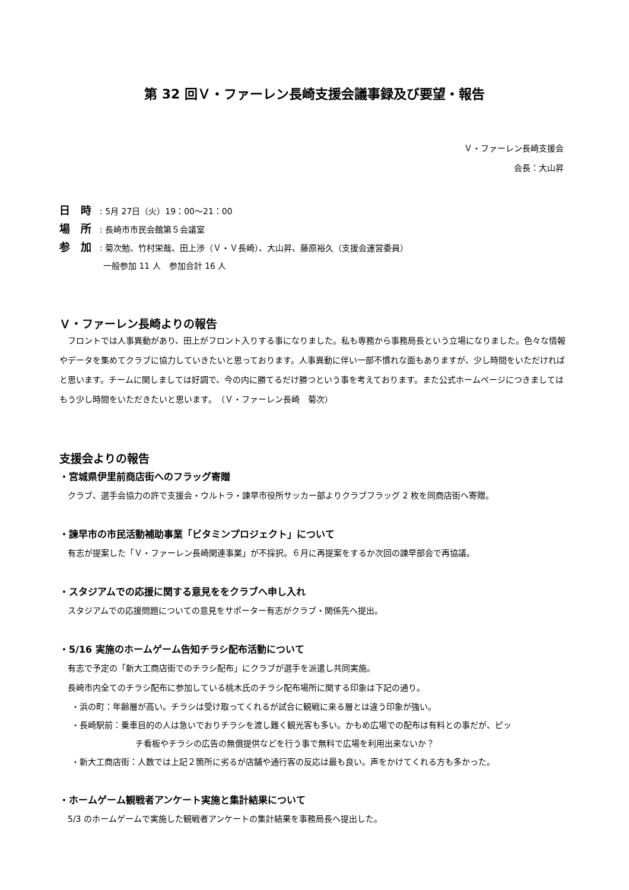第 32 回Ｖ・ファーレン長崎支援会議事録及び要望・報告
Ｖ・ファーレン長崎支援会
会長：大山昇
日　時: 5月 27日（火）19：00～21：00
場　所: 長崎市市民会館第５会議室
参　加: 菊次勉、竹村栄哉、田上渉（Ｖ・Ｖ長崎）、大山昇、藤原裕久（支援会運営委員）
一般参加 11 人　参加合計 16 人
Ｖ・ファーレン長崎よりの報告
　フロントでは人事異動があり、田上がフロント入りする事になりました。私も専務から事務局長という立場になりました。色々な情報やデータを集めてクラブに協力していきたいと思っております。人事異動に伴い一部不慣れな面もありますが、少し時間をいただければと思います。チームに関しましては好調で、今の内に勝てるだけ勝つという事を考えております。また公式ホームページにつきましてはもう少し時間をいただきたいと思います。　（Ｖ・ファーレン長崎　菊次）
支援会よりの報告
・宮城県伊里前商店街へのフラッグ寄贈
クラブ、選手会協力の許で支援会・ウルトラ・諫早市役所サッカー部よりクラブフラッグ 2 枚を同商店街へ寄贈。
・諫早市の市民活動補助事業「ビタミンプロジェクト」について
有志が提案した「Ｖ・ファーレン長崎関連事業」が不採択。６月に再提案をするか次回の諫早部会で再協議。
・スタジアムでの応援に関する意見ををクラブへ申し入れ
スタジアムでの応援問題についての意見をサポーター有志がクラブ・関係先へ提出。
・5/16 実施のホームゲーム告知チラシ配布活動について
有志で予定の「新大工商店街でのチラシ配布」にクラブが選手を派遣し共同実施。
長崎市内全てのチラシ配布に参加している桃木氏のチラシ配布場所に関する印象は下記の通り。
・浜の町：年齢層が高い。チラシは受け取ってくれるが試合に観戦に来る層とは違う印象が強い。
・長崎駅前：乗車目的の人は急いでおりチラシを渡し難く観光客も多い。かもめ広場での配布は有料との事だが、ピッ
チ看板やチラシの広告の無償提供などを行う事で無料で広場を利用出来ないか？
・新大工商店街：人数では上記２箇所に劣るが店舗や通行客の反応は最も良い。声をかけてくれる方も多かった。
・ホームゲーム観戦者アンケート実施と集計結果について
5/3 のホームゲームで実施した観戦者アンケートの集計結果を事務局長へ提出した。